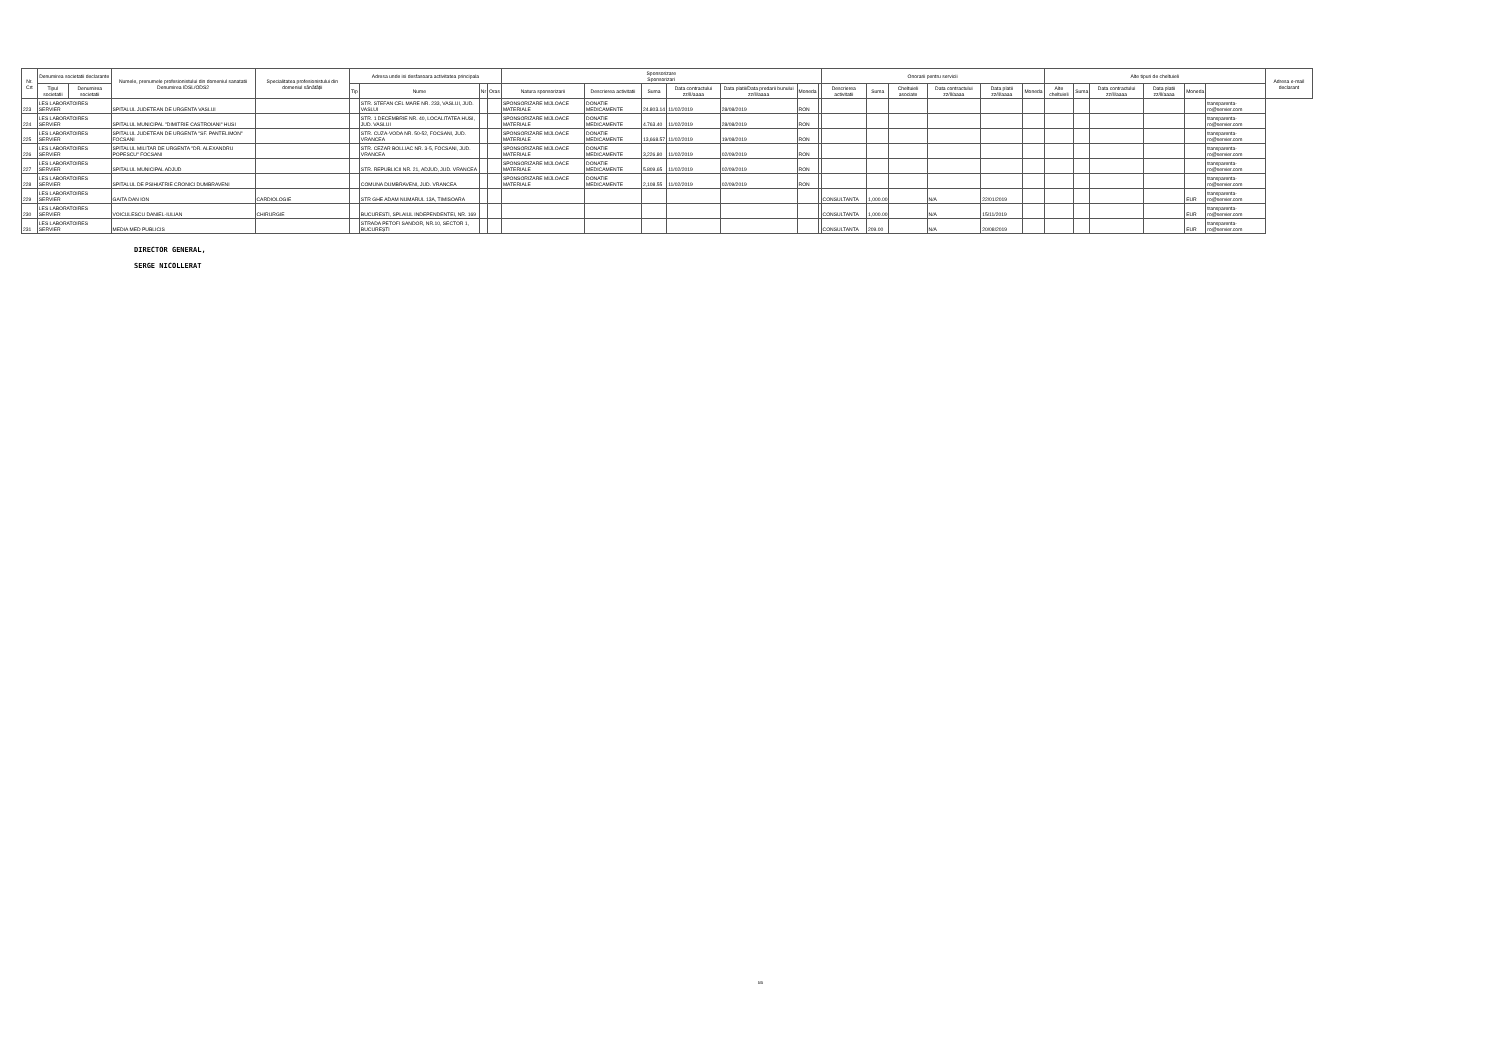| Nr. Crt | Denumirea societatii declarante | | Numele, prenumele profesionistului din domeniul sanatatii Denumirea IDSL/ODS2 | Specialitatea profesionistului din domeniul sănătății | Adresa unde isi desfasoara activitatea principala | | | | Sponsorizare Sponsorizari | | | | | | | Onorarii pentru servicii | | | | | | Alte tipuri de cheltuieli | | | | | | Adresa e-mail declarant |
| --- | --- | --- | --- | --- | --- | --- | --- | --- | --- | --- | --- | --- | --- | --- | --- | --- | --- | --- | --- | --- | --- | --- | --- | --- | --- | --- | --- | --- |
| | | | | | | | | | Natura sponsorizarii | Descrierea activitatii | Suma | Data contractului zz/ll/aaaa | Data platii/Data predarii bunului zz/ll/aaaa | Moneda | | Descrierea activitatii | Suma | Cheltuieli asociate | Data contractului zz/ll/aaaa | Data platii zz/ll/aaaa | Moneda | Alte cheltuieli | Suma | Data contractului zz/ll/aaaa | Data platii zz/ll/aaaa | Moneda | | |
| | Tipul societatii | Denumirea societatii | | | Tip | Nume | Nr | Oras | | | | | | | | | | | | | | | | | | | | |
| 223 | LES LABORATOIRES SERVIER | | SPITALUL JUDETEAN DE URGENTA VASLUI | | | STR. STEFAN CEL MARE NR. 233, VASLUI, JUD. VASLUI | | | SPONSORIZARE MIJLOACE MATERIALE | DONATIE MEDICAMENTE | 24.803.14 | 11/02/2019 | 28/08/2019 | RON | | | | | | | | | | | | | transparenta-ro@servier.com | |
| 224 | LES LABORATOIRES SERVIER | | SPITALUL MUNICIPAL "DIMITRIE CASTROIANI" HUSI | | | STR. 1 DECEMBRIE NR. 40, LOCALITATEA HUSI, JUD. VASLUI | | | SPONSORIZARE MIJLOACE MATERIALE | DONATIE MEDICAMENTE | 4.763.40 | 11/02/2019 | 28/08/2019 | RON | | | | | | | | | | | | | transparenta-ro@servier.com | |
| 225 | LES LABORATOIRES SERVIER | | SPITALUL JUDETEAN DE URGENTA "SF. PANTELIMON" FOCSANI | | | STR. CUZA-VODA NR. 50-52, FOCSANI, JUD. VRANCEA | | | SPONSORIZARE MIJLOACE MATERIALE | DONATIE MEDICAMENTE | 13,668.57 | 11/02/2019 | 19/08/2019 | RON | | | | | | | | | | | | | transparenta-ro@servier.com | |
| 226 | LES LABORATOIRES SERVIER | | SPITALUL MILITAR DE URGENTA "DR. ALEXANDRU POPESCU" FOCSANI | | | STR. CEZAR BOLLIAC NR. 3-5, FOCSANI, JUD. VRANCEA | | | SPONSORIZARE MIJLOACE MATERIALE | DONATIE MEDICAMENTE | 3,226.80 | 11/02/2019 | 02/09/2019 | RON | | | | | | | | | | | | | transparenta-ro@servier.com | |
| 227 | LES LABORATOIRES SERVIER | | SPITALUL MUNICIPAL ADJUD | | | STR. REPUBLICII NR. 21, ADJUD, JUD. VRANCEA | | | SPONSORIZARE MIJLOACE MATERIALE | DONATIE MEDICAMENTE | 5.809.65 | 11/02/2019 | 02/09/2019 | RON | | | | | | | | | | | | | transparenta-ro@servier.com | |
| 228 | LES LABORATOIRES SERVIER | | SPITALUL DE PSIHIATRIE CRONICI DUMBRAVENI | | | COMUNA DUMBRAVENI, JUD. VRANCEA | | | SPONSORIZARE MIJLOACE MATERIALE | DONATIE MEDICAMENTE | 2,108.55 | 11/02/2019 | 02/09/2019 | RON | | | | | | | | | | | | | transparenta-ro@servier.com | |
| 229 | LES LABORATOIRES SERVIER | | GAITA DAN ION | CARDIOLOGIE | | STR GHE ADAM NUMARUL 13A, TIMISOARA | | | | | | | | | | CONSULTANTA | 1,000.00 | | N/A | 22/01/2019 | | | | | | EUR | transparenta-ro@servier.com | |
| 230 | LES LABORATOIRES SERVIER | | VOICULESCU DANIEL-IULIAN | CHIRURGIE | | BUCURESTI, SPLAIUL INDEPENDENTEI, NR. 169 | | | | | | | | | | CONSULTANTA | 1,000.00 | | N/A | 15/11/2019 | | | | | | EUR | transparenta-ro@servier.com | |
| 231 | LES LABORATOIRES SERVIER | | MEDIA MED PUBLICIS | | | STRADA PETOFI SANDOR, NR.10, SECTOR 1, BUCUREȘTI | | | | | | | | | | CONSULTANTA | 209.00 | | N/A | 20/08/2019 | | | | | | EUR | transparenta-ro@servier.com | |
DIRECTOR GENERAL,
SERGE NICOLLERAT
5/5